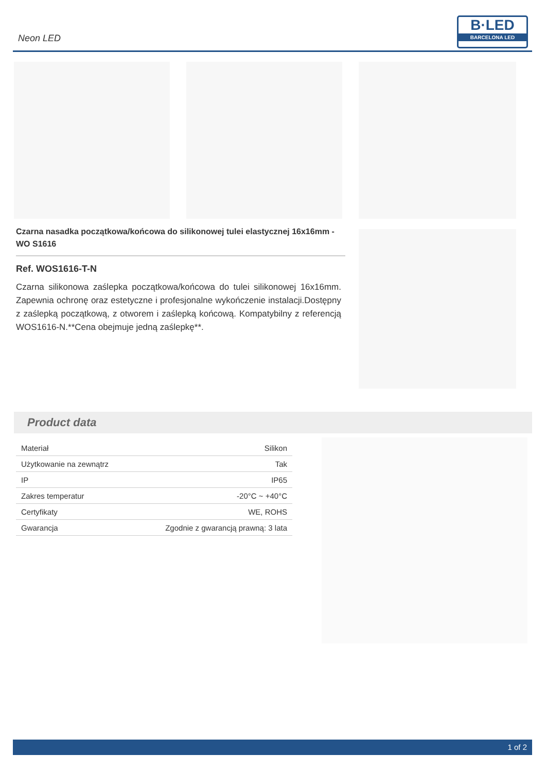Neon LED
B·LED
BARCELONA LED
Czarna nasadka początkowa/końcowa do silikonowej tulei elastycznej 16x16mm - WO S1616
Ref. WOS1616-T-N
Czarna silikonowa zaślepka początkowa/końcowa do tulei silikonowej 16x16mm. Zapewnia ochronę oraz estetyczne i profesjonalne wykończenie instalacji.Dostępny z zaślepką początkową, z otworem i zaślepką końcową. Kompatybilny z referencją WOS1616-N.**Cena obejmuje jedną zaślepkę**.
Product data
| Materiał | Silikon |
| Użytkowanie na zewnątrz | Tak |
| IP | IP65 |
| Zakres temperatur | -20°C ~ +40°C |
| Certyfikaty | WE, ROHS |
| Gwarancja | Zgodnie z gwarancją prawną: 3 lata |
1 of 2